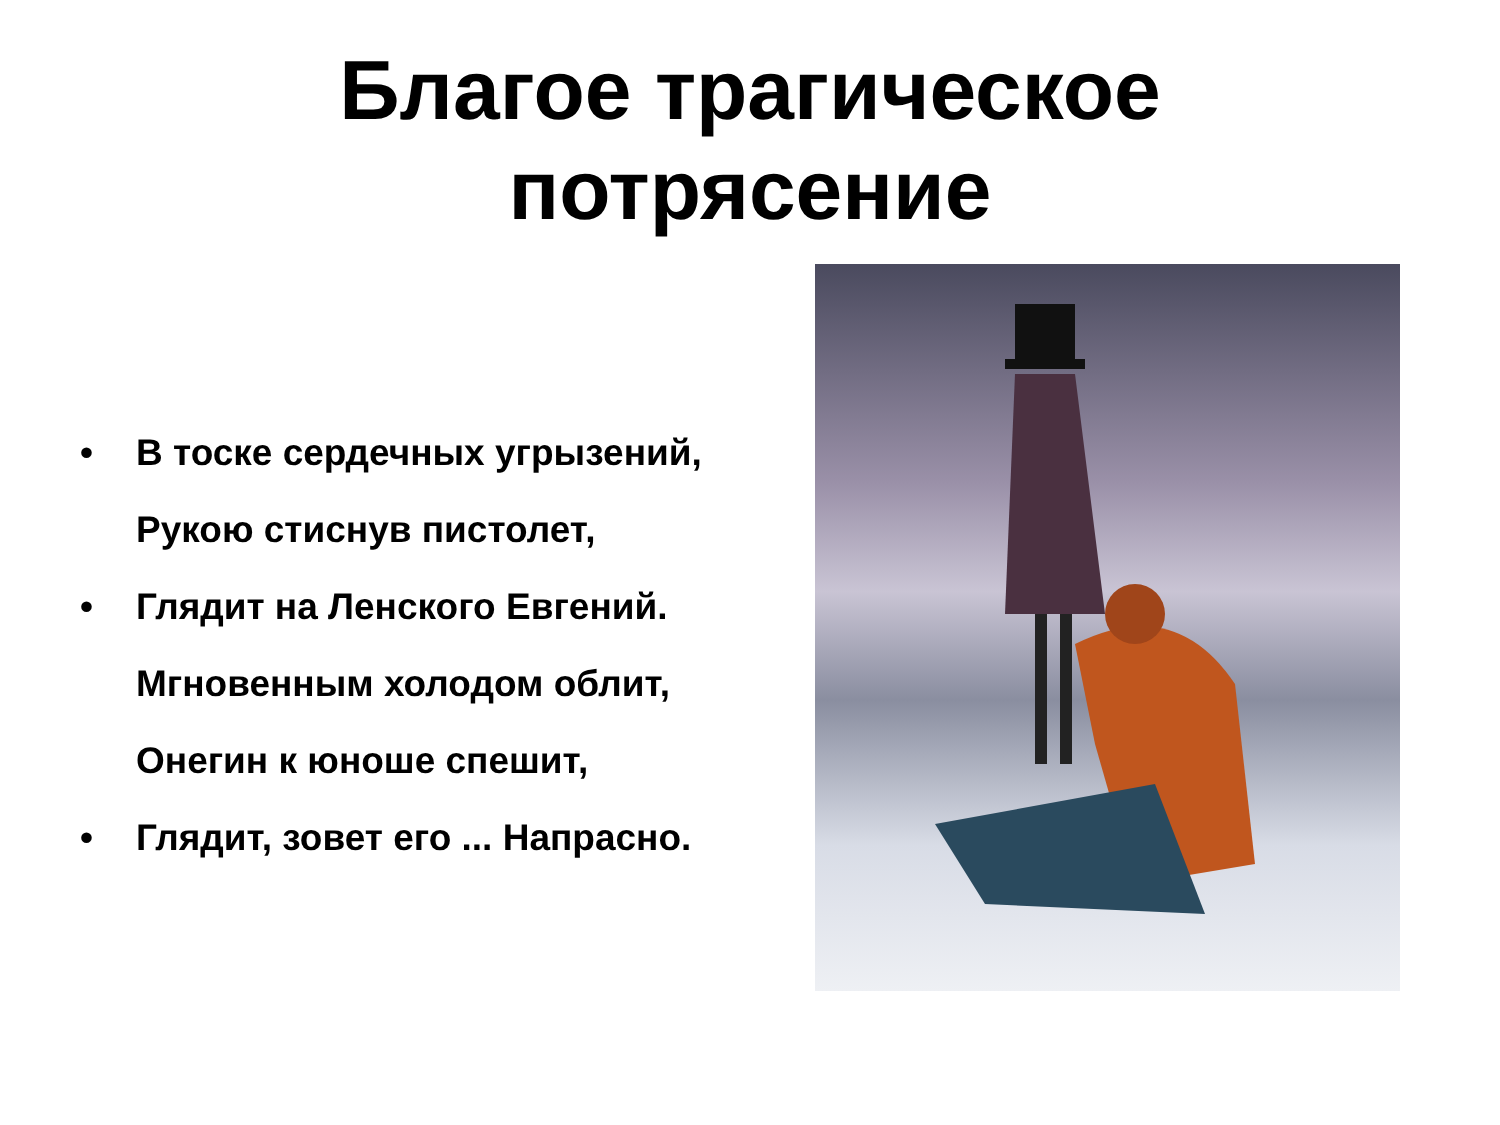Благое трагическое
потрясение
• В тоске сердечных угрызений, Рукою стиснув пистолет,
• Глядит на Ленского Евгений. Мгновенным холодом облит, Онегин к юноше спешит,
• Глядит, зовет его ... Напрасно.